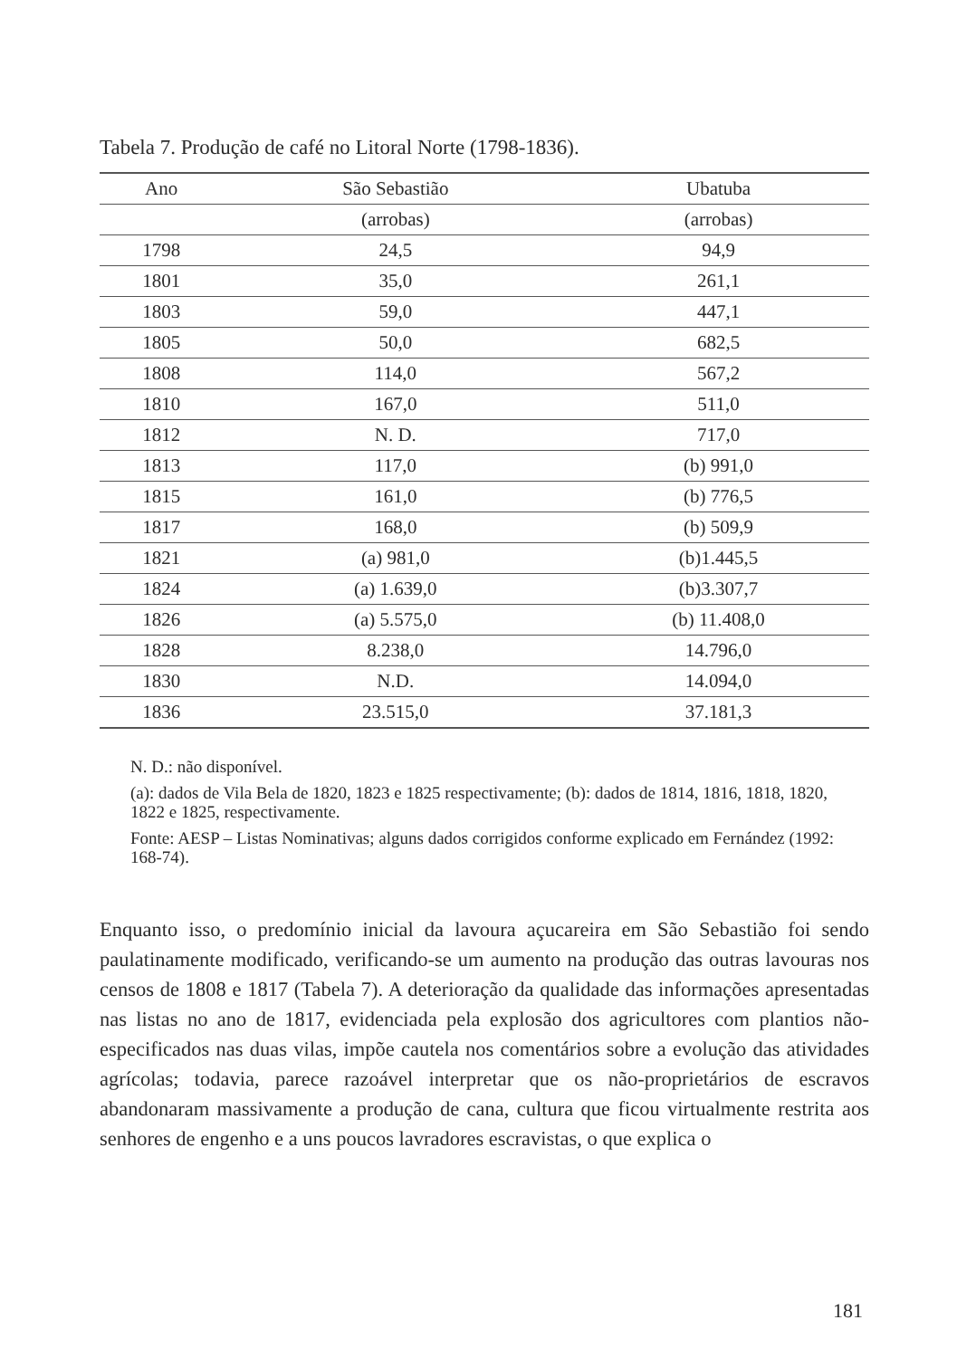Tabela 7. Produção de café no Litoral Norte (1798-1836).
| Ano | São Sebastião | Ubatuba |
| --- | --- | --- |
| | (arrobas) | (arrobas) |
| 1798 | 24,5 | 94,9 |
| 1801 | 35,0 | 261,1 |
| 1803 | 59,0 | 447,1 |
| 1805 | 50,0 | 682,5 |
| 1808 | 114,0 | 567,2 |
| 1810 | 167,0 | 511,0 |
| 1812 | N. D. | 717,0 |
| 1813 | 117,0 | (b) 991,0 |
| 1815 | 161,0 | (b) 776,5 |
| 1817 | 168,0 | (b) 509,9 |
| 1821 | (a) 981,0 | (b)1.445,5 |
| 1824 | (a) 1.639,0 | (b)3.307,7 |
| 1826 | (a) 5.575,0 | (b) 11.408,0 |
| 1828 | 8.238,0 | 14.796,0 |
| 1830 | N.D. | 14.094,0 |
| 1836 | 23.515,0 | 37.181,3 |
N. D.: não disponível.
(a): dados de Vila Bela de 1820, 1823 e 1825 respectivamente; (b): dados de 1814, 1816, 1818, 1820, 1822 e 1825, respectivamente.
Fonte: AESP – Listas Nominativas; alguns dados corrigidos conforme explicado em Fernández (1992: 168-74).
Enquanto isso, o predomínio inicial da lavoura açucareira em São Sebastião foi sendo paulatinamente modificado, verificando-se um aumento na produção das outras lavouras nos censos de 1808 e 1817 (Tabela 7). A deterioração da qualidade das informações apresentadas nas listas no ano de 1817, evidenciada pela explosão dos agricultores com plantios não-especificados nas duas vilas, impõe cautela nos comentários sobre a evolução das atividades agrícolas; todavia, parece razoável interpretar que os não-proprietários de escravos abandonaram massivamente a produção de cana, cultura que ficou virtualmente restrita aos senhores de engenho e a uns poucos lavradores escravistas, o que explica o
181